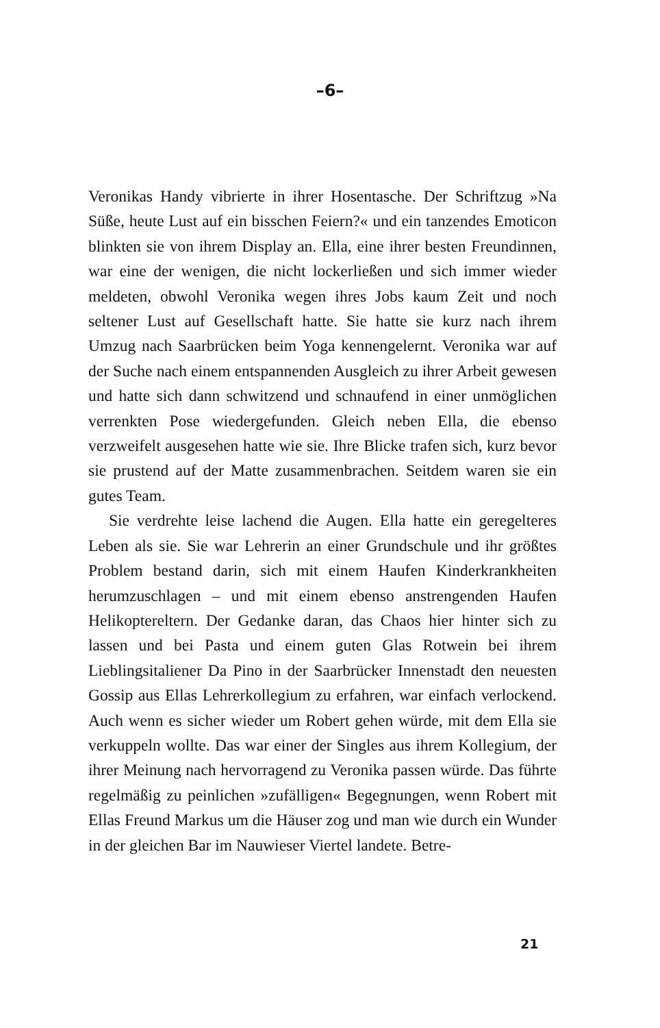–6–
Veronikas Handy vibrierte in ihrer Hosentasche. Der Schriftzug »Na Süße, heute Lust auf ein bisschen Feiern?« und ein tanzendes Emoticon blinkten sie von ihrem Display an. Ella, eine ihrer besten Freundinnen, war eine der wenigen, die nicht lockerließen und sich immer wieder meldeten, obwohl Veronika wegen ihres Jobs kaum Zeit und noch seltener Lust auf Gesellschaft hatte. Sie hatte sie kurz nach ihrem Umzug nach Saarbrücken beim Yoga kennengelernt. Veronika war auf der Suche nach einem entspannenden Ausgleich zu ihrer Arbeit gewesen und hatte sich dann schwitzend und schnaufend in einer unmöglichen verrenkten Pose wiedergefunden. Gleich neben Ella, die ebenso verzweifelt ausgesehen hatte wie sie. Ihre Blicke trafen sich, kurz bevor sie prustend auf der Matte zusammenbrachen. Seitdem waren sie ein gutes Team.
Sie verdrehte leise lachend die Augen. Ella hatte ein geregelteres Leben als sie. Sie war Lehrerin an einer Grundschule und ihr größtes Problem bestand darin, sich mit einem Haufen Kinderkrankheiten herumzuschlagen – und mit einem ebenso anstrengenden Haufen Helikoptereltern. Der Gedanke daran, das Chaos hier hinter sich zu lassen und bei Pasta und einem guten Glas Rotwein bei ihrem Lieblingsitaliener Da Pino in der Saarbrücker Innenstadt den neuesten Gossip aus Ellas Lehrerkollegium zu erfahren, war einfach verlockend. Auch wenn es sicher wieder um Robert gehen würde, mit dem Ella sie verkuppeln wollte. Das war einer der Singles aus ihrem Kollegium, der ihrer Meinung nach hervorragend zu Veronika passen würde. Das führte regelmäßig zu peinlichen »zufälligen« Begegnungen, wenn Robert mit Ellas Freund Markus um die Häuser zog und man wie durch ein Wunder in der gleichen Bar im Nauwieser Viertel landete. Betre-
21